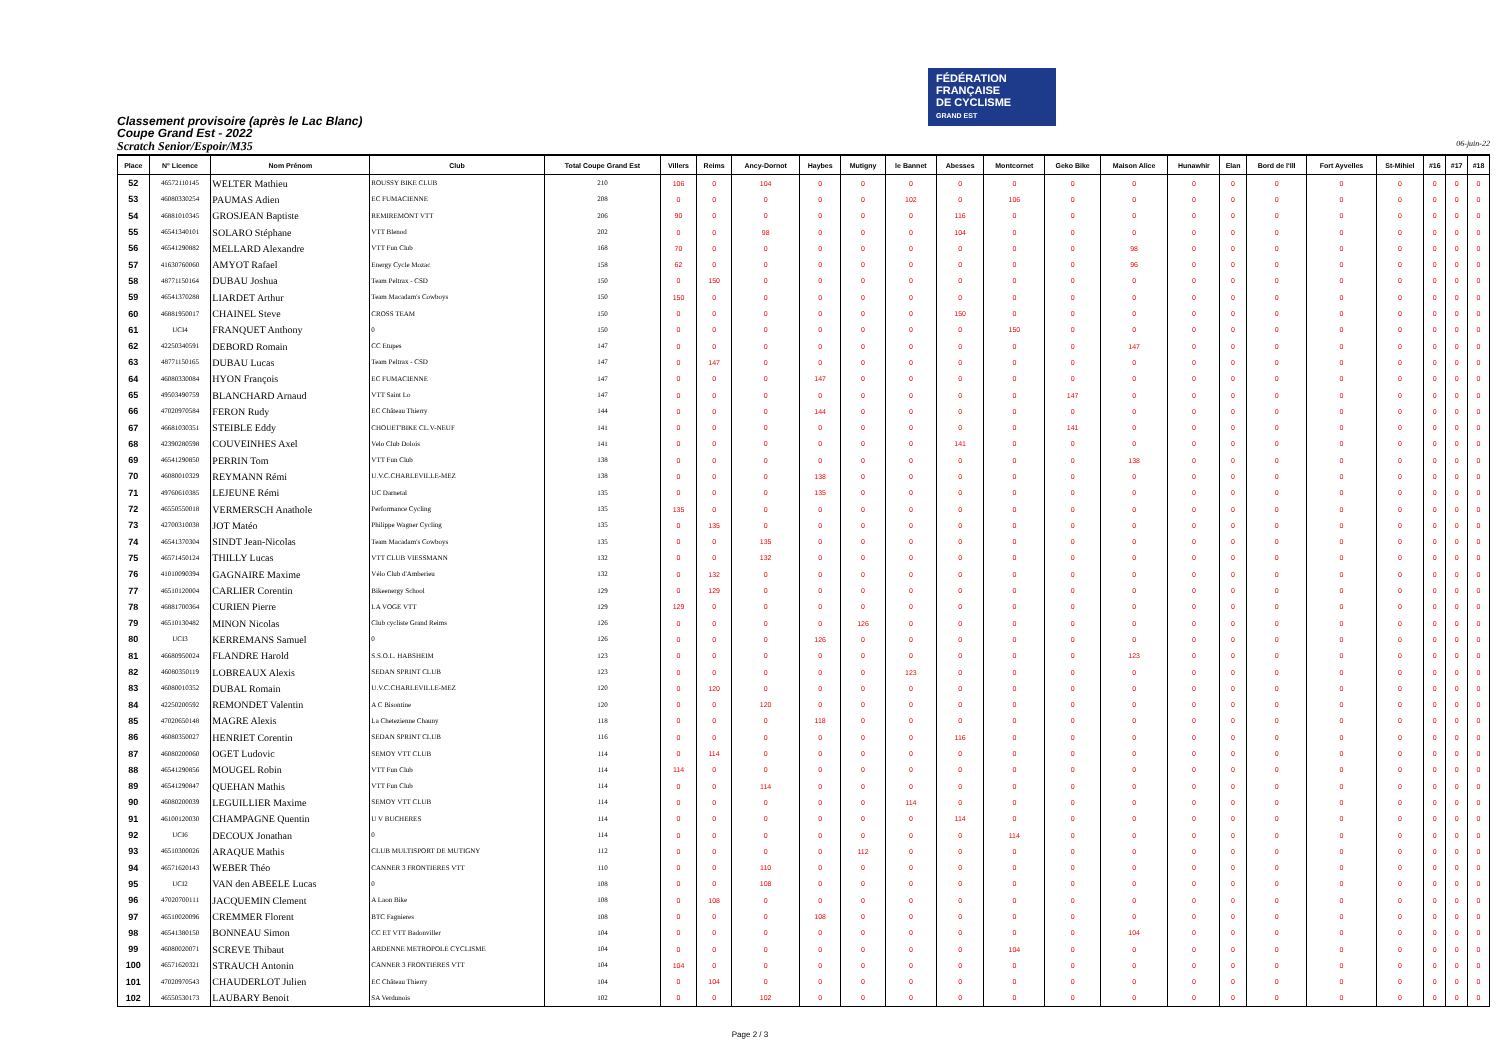FÉDÉRATION
FRANÇAISE
DE CYCLISME
GRAND EST
Classement provisoire (après le Lac Blanc)
Coupe Grand Est - 2022
Scratch Senior/Espoir/M35 06-juin-22
| Place | N° Licence | Nom Prénom | Club | Total Coupe Grand Est | Villers | Reims | Ancy-Dornot | Haybes | Mutigny | le Bannet | Abesses | Montcornet | Geko Bike | Maison Alice | Hunawhir | Elan | Bord de l'Ill | Fort Ayvelles | St-Mihiel | #16 | #17 | #18 |
| --- | --- | --- | --- | --- | --- | --- | --- | --- | --- | --- | --- | --- | --- | --- | --- | --- | --- | --- | --- | --- | --- | --- |
| 52 | 46572110145 | WELTER Mathieu | ROUSSY BIKE CLUB | 210 | 106 | 0 | 104 | 0 | 0 | 0 | 0 | 0 | 0 | 0 | 0 | 0 | 0 | 0 | 0 | 0 | 0 | 0 |
| 53 | 46080330254 | PAUMAS Adien | EC FUMACIENNE | 208 | 0 | 0 | 0 | 0 | 0 | 102 | 0 | 106 | 0 | 0 | 0 | 0 | 0 | 0 | 0 | 0 | 0 | 0 |
| 54 | 46881010345 | GROSJEAN Baptiste | REMIREMONT VTT | 206 | 90 | 0 | 0 | 0 | 0 | 0 | 116 | 0 | 0 | 0 | 0 | 0 | 0 | 0 | 0 | 0 | 0 | 0 |
| 55 | 46541340101 | SOLARO Stéphane | VTT Blenod | 202 | 0 | 0 | 98 | 0 | 0 | 0 | 104 | 0 | 0 | 0 | 0 | 0 | 0 | 0 | 0 | 0 | 0 | 0 |
| 56 | 46541290882 | MELLARD Alexandre | VTT Fun Club | 168 | 70 | 0 | 0 | 0 | 0 | 0 | 0 | 0 | 0 | 98 | 0 | 0 | 0 | 0 | 0 | 0 | 0 | 0 |
| 57 | 41630760060 | AMYOT Rafael | Energy Cycle Mozac | 158 | 62 | 0 | 0 | 0 | 0 | 0 | 0 | 0 | 0 | 96 | 0 | 0 | 0 | 0 | 0 | 0 | 0 | 0 |
| 58 | 48771150164 | DUBAU Joshua | Team Peltrax - CSD | 150 | 0 | 150 | 0 | 0 | 0 | 0 | 0 | 0 | 0 | 0 | 0 | 0 | 0 | 0 | 0 | 0 | 0 | 0 |
| 59 | 46541370288 | LIARDET Arthur | Team Macadam's Cowboys | 150 | 150 | 0 | 0 | 0 | 0 | 0 | 0 | 0 | 0 | 0 | 0 | 0 | 0 | 0 | 0 | 0 | 0 | 0 |
| 60 | 46881950017 | CHAINEL Steve | CROSS TEAM | 150 | 0 | 0 | 0 | 0 | 0 | 0 | 150 | 0 | 0 | 0 | 0 | 0 | 0 | 0 | 0 | 0 | 0 | 0 |
| 61 | UCI4 | FRANQUET Anthony | 0 | 150 | 0 | 0 | 0 | 0 | 0 | 0 | 0 | 150 | 0 | 0 | 0 | 0 | 0 | 0 | 0 | 0 | 0 | 0 |
| 62 | 42250340591 | DEBORD Romain | CC Etupes | 147 | 0 | 0 | 0 | 0 | 0 | 0 | 0 | 0 | 0 | 147 | 0 | 0 | 0 | 0 | 0 | 0 | 0 | 0 |
| 63 | 48771150165 | DUBAU Lucas | Team Peltrax - CSD | 147 | 0 | 147 | 0 | 0 | 0 | 0 | 0 | 0 | 0 | 0 | 0 | 0 | 0 | 0 | 0 | 0 | 0 | 0 |
| 64 | 46080330084 | HYON François | EC FUMACIENNE | 147 | 0 | 0 | 0 | 147 | 0 | 0 | 0 | 0 | 0 | 0 | 0 | 0 | 0 | 0 | 0 | 0 | 0 | 0 |
| 65 | 49503490759 | BLANCHARD Arnaud | VTT Saint Lo | 147 | 0 | 0 | 0 | 0 | 0 | 0 | 0 | 0 | 147 | 0 | 0 | 0 | 0 | 0 | 0 | 0 | 0 | 0 |
| 66 | 47020970584 | FERON Rudy | EC Château Thierry | 144 | 0 | 0 | 0 | 144 | 0 | 0 | 0 | 0 | 0 | 0 | 0 | 0 | 0 | 0 | 0 | 0 | 0 | 0 |
| 67 | 46681030351 | STEIBLE Eddy | CHOUET'BIKE CL.V-NEUF | 141 | 0 | 0 | 0 | 0 | 0 | 0 | 0 | 0 | 141 | 0 | 0 | 0 | 0 | 0 | 0 | 0 | 0 | 0 |
| 68 | 42390280598 | COUVEINHES Axel | Velo Club Dolois | 141 | 0 | 0 | 0 | 0 | 0 | 0 | 141 | 0 | 0 | 0 | 0 | 0 | 0 | 0 | 0 | 0 | 0 | 0 |
| 69 | 46541290850 | PERRIN Tom | VTT Fun Club | 138 | 0 | 0 | 0 | 0 | 0 | 0 | 0 | 0 | 0 | 138 | 0 | 0 | 0 | 0 | 0 | 0 | 0 | 0 |
| 70 | 46080010329 | REYMANN Rémi | U.V.C.CHARLEVILLE-MEZ | 138 | 0 | 0 | 0 | 138 | 0 | 0 | 0 | 0 | 0 | 0 | 0 | 0 | 0 | 0 | 0 | 0 | 0 | 0 |
| 71 | 49760610385 | LEJEUNE Rémi | UC Darnetal | 135 | 0 | 0 | 0 | 135 | 0 | 0 | 0 | 0 | 0 | 0 | 0 | 0 | 0 | 0 | 0 | 0 | 0 | 0 |
| 72 | 46550550018 | VERMERSCH Anathole | Performance Cycling | 135 | 135 | 0 | 0 | 0 | 0 | 0 | 0 | 0 | 0 | 0 | 0 | 0 | 0 | 0 | 0 | 0 | 0 | 0 |
| 73 | 42700310038 | JOT Matéo | Philippe Wagner Cycling | 135 | 0 | 135 | 0 | 0 | 0 | 0 | 0 | 0 | 0 | 0 | 0 | 0 | 0 | 0 | 0 | 0 | 0 | 0 |
| 74 | 46541370304 | SINDT Jean-Nicolas | Team Macadam's Cowboys | 135 | 0 | 0 | 135 | 0 | 0 | 0 | 0 | 0 | 0 | 0 | 0 | 0 | 0 | 0 | 0 | 0 | 0 | 0 |
| 75 | 46571450124 | THILLY Lucas | VTT CLUB VIESSMANN | 132 | 0 | 0 | 132 | 0 | 0 | 0 | 0 | 0 | 0 | 0 | 0 | 0 | 0 | 0 | 0 | 0 | 0 | 0 |
| 76 | 41010090394 | GAGNAIRE Maxime | Vélo Club d'Amberieu | 132 | 0 | 132 | 0 | 0 | 0 | 0 | 0 | 0 | 0 | 0 | 0 | 0 | 0 | 0 | 0 | 0 | 0 | 0 |
| 77 | 46510120004 | CARLIER Corentin | Bikeenergy School | 129 | 0 | 129 | 0 | 0 | 0 | 0 | 0 | 0 | 0 | 0 | 0 | 0 | 0 | 0 | 0 | 0 | 0 | 0 |
| 78 | 46881700364 | CURIEN Pierre | LA VOGE VTT | 129 | 129 | 0 | 0 | 0 | 0 | 0 | 0 | 0 | 0 | 0 | 0 | 0 | 0 | 0 | 0 | 0 | 0 | 0 |
| 79 | 46510130482 | MINON Nicolas | Club cycliste Grand Reims | 126 | 0 | 0 | 0 | 0 | 126 | 0 | 0 | 0 | 0 | 0 | 0 | 0 | 0 | 0 | 0 | 0 | 0 | 0 |
| 80 | UCI3 | KERREMANS Samuel | 0 | 126 | 0 | 0 | 0 | 126 | 0 | 0 | 0 | 0 | 0 | 0 | 0 | 0 | 0 | 0 | 0 | 0 | 0 | 0 |
| 81 | 46680950024 | FLANDRE Harold | S.S.O.L. HABSHEIM | 123 | 0 | 0 | 0 | 0 | 0 | 0 | 0 | 0 | 0 | 123 | 0 | 0 | 0 | 0 | 0 | 0 | 0 | 0 |
| 82 | 46080350119 | LOBREAUX Alexis | SEDAN SPRINT CLUB | 123 | 0 | 0 | 0 | 0 | 0 | 123 | 0 | 0 | 0 | 0 | 0 | 0 | 0 | 0 | 0 | 0 | 0 | 0 |
| 83 | 46080010352 | DUBAL Romain | U.V.C.CHARLEVILLE-MEZ | 120 | 0 | 120 | 0 | 0 | 0 | 0 | 0 | 0 | 0 | 0 | 0 | 0 | 0 | 0 | 0 | 0 | 0 | 0 |
| 84 | 42250200592 | REMONDET Valentin | A C Bisontine | 120 | 0 | 0 | 120 | 0 | 0 | 0 | 0 | 0 | 0 | 0 | 0 | 0 | 0 | 0 | 0 | 0 | 0 | 0 |
| 85 | 47020650148 | MAGRE Alexis | La Chetezienne Chauny | 118 | 0 | 0 | 0 | 118 | 0 | 0 | 0 | 0 | 0 | 0 | 0 | 0 | 0 | 0 | 0 | 0 | 0 | 0 |
| 86 | 46080350027 | HENRIET Corentin | SEDAN SPRINT CLUB | 116 | 0 | 0 | 0 | 0 | 0 | 0 | 116 | 0 | 0 | 0 | 0 | 0 | 0 | 0 | 0 | 0 | 0 | 0 |
| 87 | 46080200060 | OGET Ludovic | SEMOY VTT CLUB | 114 | 0 | 114 | 0 | 0 | 0 | 0 | 0 | 0 | 0 | 0 | 0 | 0 | 0 | 0 | 0 | 0 | 0 | 0 |
| 88 | 46541290856 | MOUGEL Robin | VTT Fun Club | 114 | 114 | 0 | 0 | 0 | 0 | 0 | 0 | 0 | 0 | 0 | 0 | 0 | 0 | 0 | 0 | 0 | 0 | 0 |
| 89 | 46541290847 | QUEHAN Mathis | VTT Fun Club | 114 | 0 | 0 | 114 | 0 | 0 | 0 | 0 | 0 | 0 | 0 | 0 | 0 | 0 | 0 | 0 | 0 | 0 | 0 |
| 90 | 46080200039 | LEGUILLIER Maxime | SEMOY VTT CLUB | 114 | 0 | 0 | 0 | 0 | 0 | 114 | 0 | 0 | 0 | 0 | 0 | 0 | 0 | 0 | 0 | 0 | 0 | 0 |
| 91 | 46100120030 | CHAMPAGNE Quentin | U V BUCHERES | 114 | 0 | 0 | 0 | 0 | 0 | 0 | 114 | 0 | 0 | 0 | 0 | 0 | 0 | 0 | 0 | 0 | 0 | 0 |
| 92 | UCI6 | DECOUX Jonathan | 0 | 114 | 0 | 0 | 0 | 0 | 0 | 0 | 0 | 114 | 0 | 0 | 0 | 0 | 0 | 0 | 0 | 0 | 0 | 0 |
| 93 | 46510300026 | ARAQUE Mathis | CLUB MULTISPORT DE MUTIGNY | 112 | 0 | 0 | 0 | 0 | 112 | 0 | 0 | 0 | 0 | 0 | 0 | 0 | 0 | 0 | 0 | 0 | 0 | 0 |
| 94 | 46571620143 | WEBER Théo | CANNER 3 FRONTIERES VTT | 110 | 0 | 0 | 110 | 0 | 0 | 0 | 0 | 0 | 0 | 0 | 0 | 0 | 0 | 0 | 0 | 0 | 0 | 0 |
| 95 | UCI2 | VAN den ABEELE Lucas | 0 | 108 | 0 | 0 | 108 | 0 | 0 | 0 | 0 | 0 | 0 | 0 | 0 | 0 | 0 | 0 | 0 | 0 | 0 | 0 |
| 96 | 47020700111 | JACQUEMIN Clement | A Laon Bike | 108 | 0 | 108 | 0 | 0 | 0 | 0 | 0 | 0 | 0 | 0 | 0 | 0 | 0 | 0 | 0 | 0 | 0 | 0 |
| 97 | 46510020096 | CREMMER Florent | BTC Fagnieres | 108 | 0 | 0 | 0 | 108 | 0 | 0 | 0 | 0 | 0 | 0 | 0 | 0 | 0 | 0 | 0 | 0 | 0 | 0 |
| 98 | 46541380150 | BONNEAU Simon | CC ET VTT Badonviller | 104 | 0 | 0 | 0 | 0 | 0 | 0 | 0 | 0 | 0 | 104 | 0 | 0 | 0 | 0 | 0 | 0 | 0 | 0 |
| 99 | 46080020071 | SCREVE Thibaut | ARDENNE METROPOLE CYCLISME | 104 | 0 | 0 | 0 | 0 | 0 | 0 | 0 | 104 | 0 | 0 | 0 | 0 | 0 | 0 | 0 | 0 | 0 | 0 |
| 100 | 46571620321 | STRAUCH Antonin | CANNER 3 FRONTIERES VTT | 104 | 104 | 0 | 0 | 0 | 0 | 0 | 0 | 0 | 0 | 0 | 0 | 0 | 0 | 0 | 0 | 0 | 0 | 0 |
| 101 | 47020970543 | CHAUDERLOT Julien | EC Château Thierry | 104 | 0 | 104 | 0 | 0 | 0 | 0 | 0 | 0 | 0 | 0 | 0 | 0 | 0 | 0 | 0 | 0 | 0 | 0 |
| 102 | 46550530173 | LAUBARY Benoit | SA Verdunois | 102 | 0 | 0 | 102 | 0 | 0 | 0 | 0 | 0 | 0 | 0 | 0 | 0 | 0 | 0 | 0 | 0 | 0 | 0 |
Page 2 / 3